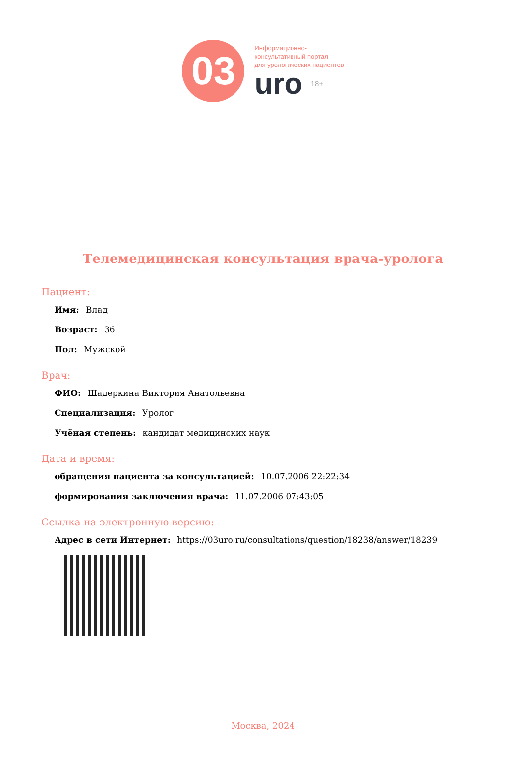03
Информационно-
консультативный портал
для урологических пациентов
uro 18+
Телемедицинская консультация врача-уролога
Пациент:
Имя: Влад
Возраст: 36
Пол: Мужской
Врач:
ФИО: Шадеркина Виктория Анатольевна
Специализация: Уролог
Учёная степень: кандидат медицинских наук
Дата и время:
обращения пациента за консультацией: 10.07.2006 22:22:34
формирования заключения врача: 11.07.2006 07:43:05
Ссылка на электронную версию:
Адрес в сети Интернет: https://03uro.ru/consultations/question/18238/answer/18239
Москва, 2024